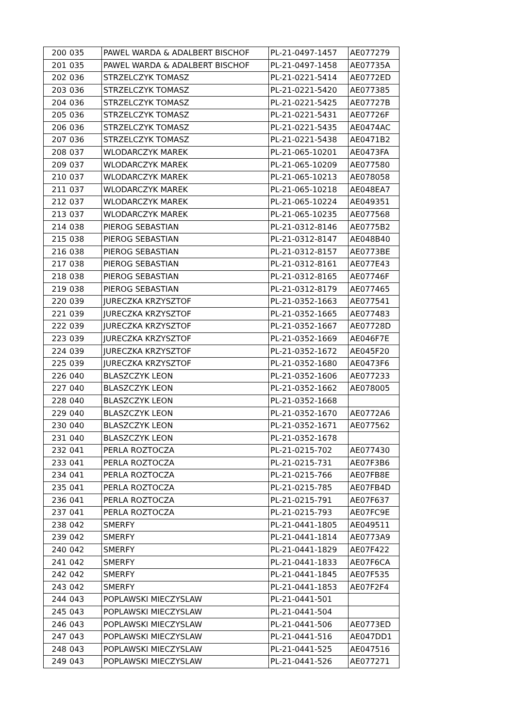| 200 | 035 | PAWEL WARDA & ADALBERT BISCHOF | PL-21-0497-1457 | AE077279 |
| 201 | 035 | PAWEL WARDA & ADALBERT BISCHOF | PL-21-0497-1458 | AE07735A |
| 202 | 036 | STRZELCZYK TOMASZ | PL-21-0221-5414 | AE0772ED |
| 203 | 036 | STRZELCZYK TOMASZ | PL-21-0221-5420 | AE077385 |
| 204 | 036 | STRZELCZYK TOMASZ | PL-21-0221-5425 | AE07727B |
| 205 | 036 | STRZELCZYK TOMASZ | PL-21-0221-5431 | AE07726F |
| 206 | 036 | STRZELCZYK TOMASZ | PL-21-0221-5435 | AE0474AC |
| 207 | 036 | STRZELCZYK TOMASZ | PL-21-0221-5438 | AE0471B2 |
| 208 | 037 | WLODARCZYK MAREK | PL-21-065-10201 | AE0473FA |
| 209 | 037 | WLODARCZYK MAREK | PL-21-065-10209 | AE077580 |
| 210 | 037 | WLODARCZYK MAREK | PL-21-065-10213 | AE078058 |
| 211 | 037 | WLODARCZYK MAREK | PL-21-065-10218 | AE048EA7 |
| 212 | 037 | WLODARCZYK MAREK | PL-21-065-10224 | AE049351 |
| 213 | 037 | WLODARCZYK MAREK | PL-21-065-10235 | AE077568 |
| 214 | 038 | PIEROG SEBASTIAN | PL-21-0312-8146 | AE0775B2 |
| 215 | 038 | PIEROG SEBASTIAN | PL-21-0312-8147 | AE048B40 |
| 216 | 038 | PIEROG SEBASTIAN | PL-21-0312-8157 | AE0773BE |
| 217 | 038 | PIEROG SEBASTIAN | PL-21-0312-8161 | AE077E43 |
| 218 | 038 | PIEROG SEBASTIAN | PL-21-0312-8165 | AE07746F |
| 219 | 038 | PIEROG SEBASTIAN | PL-21-0312-8179 | AE077465 |
| 220 | 039 | JURECZKA KRZYSZTOF | PL-21-0352-1663 | AE077541 |
| 221 | 039 | JURECZKA KRZYSZTOF | PL-21-0352-1665 | AE077483 |
| 222 | 039 | JURECZKA KRZYSZTOF | PL-21-0352-1667 | AE07728D |
| 223 | 039 | JURECZKA KRZYSZTOF | PL-21-0352-1669 | AE046F7E |
| 224 | 039 | JURECZKA KRZYSZTOF | PL-21-0352-1672 | AE045F20 |
| 225 | 039 | JURECZKA KRZYSZTOF | PL-21-0352-1680 | AE0473F6 |
| 226 | 040 | BLASZCZYK LEON | PL-21-0352-1606 | AE077233 |
| 227 | 040 | BLASZCZYK LEON | PL-21-0352-1662 | AE078005 |
| 228 | 040 | BLASZCZYK LEON | PL-21-0352-1668 | |
| 229 | 040 | BLASZCZYK LEON | PL-21-0352-1670 | AE0772A6 |
| 230 | 040 | BLASZCZYK LEON | PL-21-0352-1671 | AE077562 |
| 231 | 040 | BLASZCZYK LEON | PL-21-0352-1678 | |
| 232 | 041 | PERLA ROZTOCZA | PL-21-0215-702 | AE077430 |
| 233 | 041 | PERLA ROZTOCZA | PL-21-0215-731 | AE07F3B6 |
| 234 | 041 | PERLA ROZTOCZA | PL-21-0215-766 | AE07FB8E |
| 235 | 041 | PERLA ROZTOCZA | PL-21-0215-785 | AE07FB4D |
| 236 | 041 | PERLA ROZTOCZA | PL-21-0215-791 | AE07F637 |
| 237 | 041 | PERLA ROZTOCZA | PL-21-0215-793 | AE07FC9E |
| 238 | 042 | SMERFY | PL-21-0441-1805 | AE049511 |
| 239 | 042 | SMERFY | PL-21-0441-1814 | AE0773A9 |
| 240 | 042 | SMERFY | PL-21-0441-1829 | AE07F422 |
| 241 | 042 | SMERFY | PL-21-0441-1833 | AE07F6CA |
| 242 | 042 | SMERFY | PL-21-0441-1845 | AE07F535 |
| 243 | 042 | SMERFY | PL-21-0441-1853 | AE07F2F4 |
| 244 | 043 | POPLAWSKI MIECZYSLAW | PL-21-0441-501 | |
| 245 | 043 | POPLAWSKI MIECZYSLAW | PL-21-0441-504 | |
| 246 | 043 | POPLAWSKI MIECZYSLAW | PL-21-0441-506 | AE0773ED |
| 247 | 043 | POPLAWSKI MIECZYSLAW | PL-21-0441-516 | AE047DD1 |
| 248 | 043 | POPLAWSKI MIECZYSLAW | PL-21-0441-525 | AE047516 |
| 249 | 043 | POPLAWSKI MIECZYSLAW | PL-21-0441-526 | AE077271 |